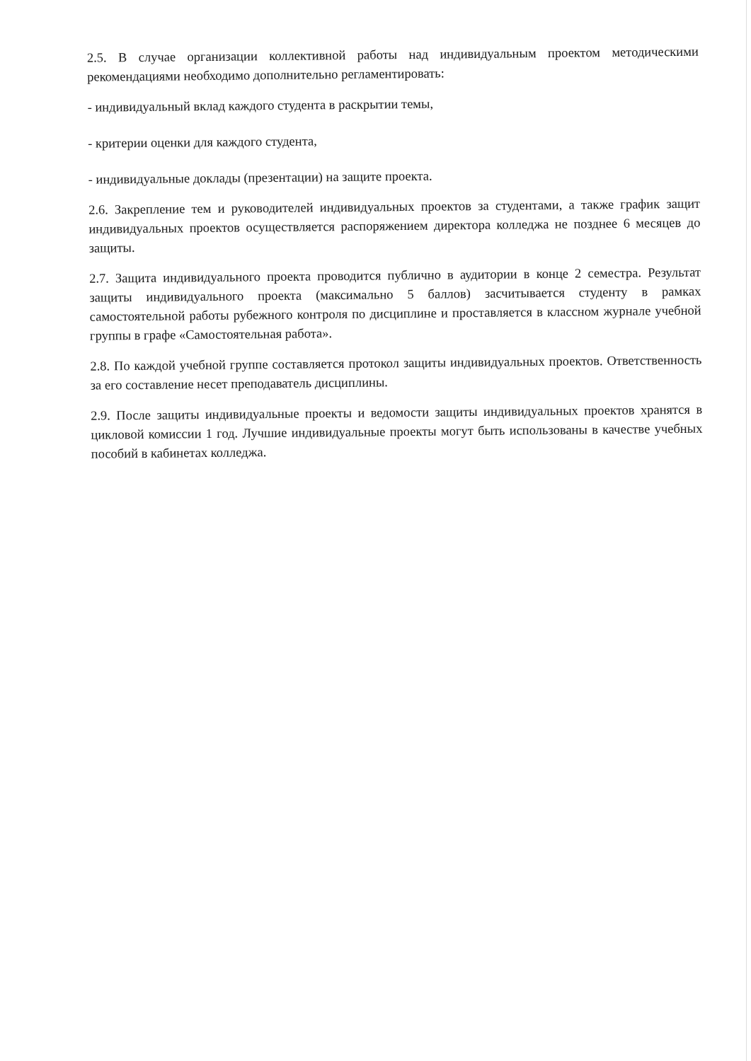2.5. В случае организации коллективной работы над индивидуальным проектом методическими рекомендациями необходимо дополнительно регламентировать:
- индивидуальный вклад каждого студента в раскрытии темы,
- критерии оценки для каждого студента,
- индивидуальные доклады (презентации) на защите проекта.
2.6. Закрепление тем и руководителей индивидуальных проектов за студентами, а также график защит индивидуальных проектов осуществляется распоряжением директора колледжа не позднее 6 месяцев до защиты.
2.7. Защита индивидуального проекта проводится публично в аудитории в конце 2 семестра. Результат защиты индивидуального проекта (максимально 5 баллов) засчитывается студенту в рамках самостоятельной работы рубежного контроля по дисциплине и проставляется в классном журнале учебной группы в графе «Самостоятельная работа».
2.8. По каждой учебной группе составляется протокол защиты индивидуальных проектов. Ответственность за его составление несет преподаватель дисциплины.
2.9. После защиты индивидуальные проекты и ведомости защиты индивидуальных проектов хранятся в цикловой комиссии 1 год. Лучшие индивидуальные проекты могут быть использованы в качестве учебных пособий в кабинетах колледжа.